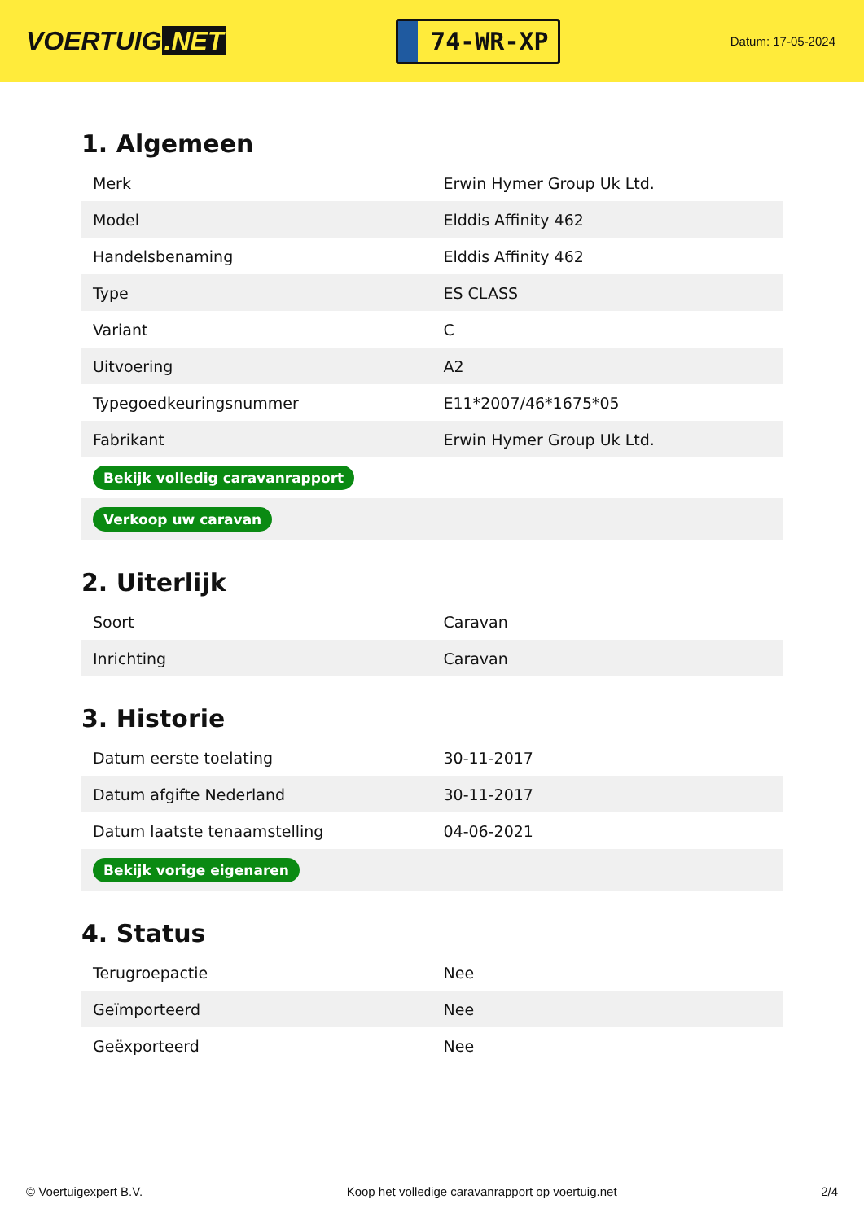VOERTUIG.NET
74-WR-XP
Datum: 17-05-2024
1. Algemeen
| Merk | Erwin Hymer Group Uk Ltd. |
| Model | Elddis Affinity 462 |
| Handelsbenaming | Elddis Affinity 462 |
| Type | ES CLASS |
| Variant | C |
| Uitvoering | A2 |
| Typegoedkeuringsnummer | E11*2007/46*1675*05 |
| Fabrikant | Erwin Hymer Group Uk Ltd. |
| Bekijk volledig caravanrapport | |
| Verkoop uw caravan | |
2. Uiterlijk
| Soort | Caravan |
| Inrichting | Caravan |
3. Historie
| Datum eerste toelating | 30-11-2017 |
| Datum afgifte Nederland | 30-11-2017 |
| Datum laatste tenaamstelling | 04-06-2021 |
| Bekijk vorige eigenaren | |
4. Status
| Terugroepactie | Nee |
| Geïmporteerd | Nee |
| Geëxporteerd | Nee |
© Voertuigexpert B.V. Koop het volledige caravanrapport op voertuig.net 2/4